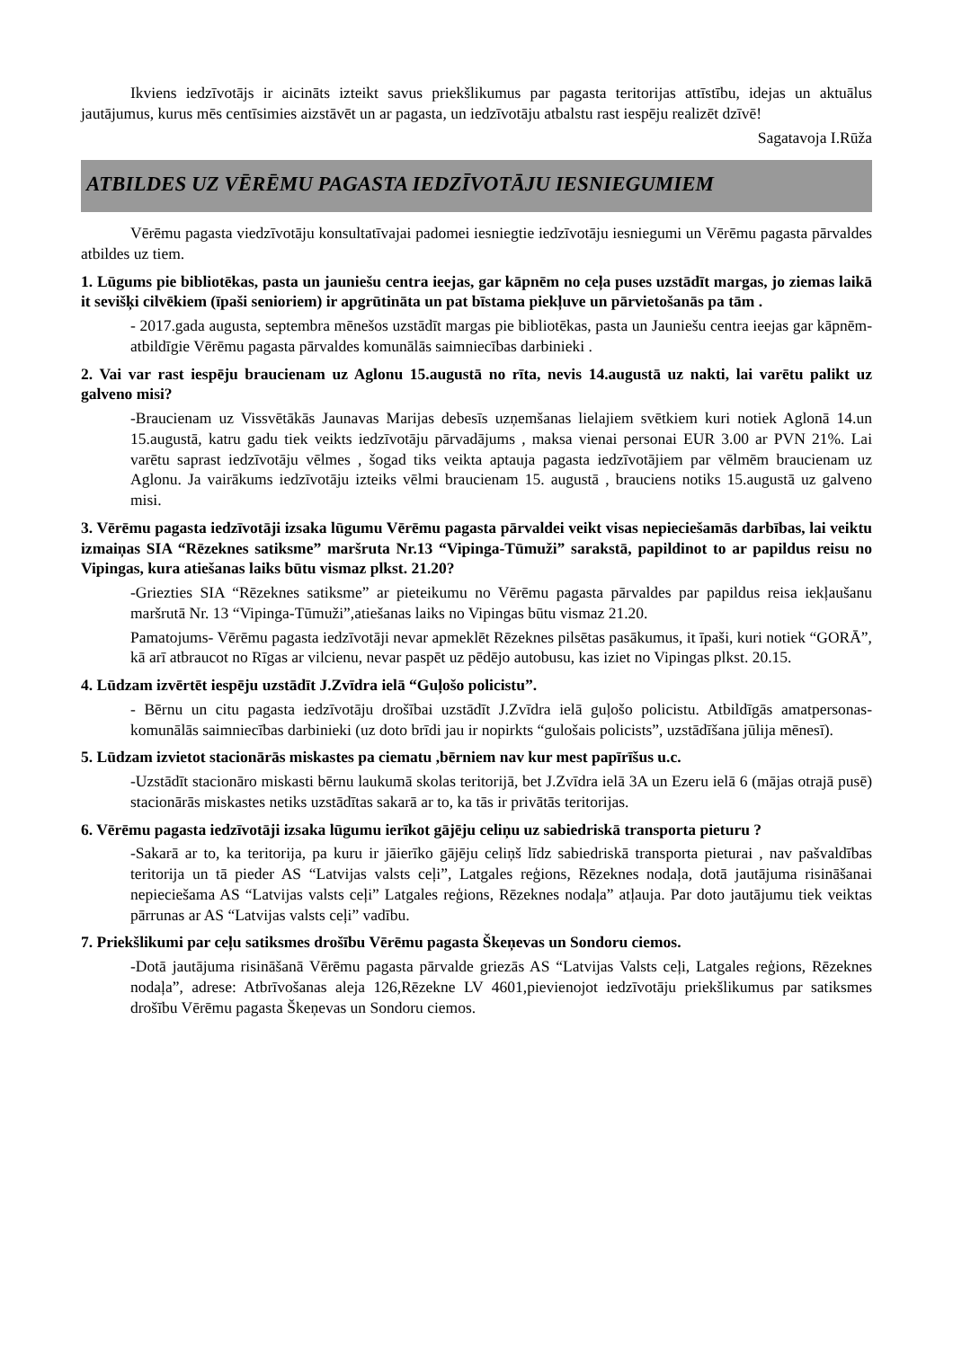Ikviens iedzīvotājs ir aicināts izteikt savus priekšlikumus par pagasta teritorijas attīstību, idejas un aktuālus jautājumus, kurus mēs centīsimies aizstāvēt un ar pagasta, un iedzīvotāju atbalstu rast iespēju realizēt dzīvē!
Sagatavoja I.Rūža
ATBILDES UZ VĒRĒMU PAGASTA IEDZĪVOTĀJU IESNIEGUMIEM
Vērēmu pagasta viedzīvotāju konsultatīvajai padomei iesniegtie iedzīvotāju iesniegumi un Vērēmu pagasta pārvaldes atbildes uz tiem.
1. Lūgums pie bibliotēkas, pasta un jauniešu centra ieejas, gar kāpnēm no ceļa puses uzstādīt margas, jo ziemas laikā it sevišķi cilvēkiem (īpaši senioriem) ir apgrūtināta un pat bīstama piekļuve un pārvietošanās pa tām .
- 2017.gada augusta, septembra mēnešos uzstādīt margas pie bibliotēkas, pasta un Jauniešu centra ieejas gar kāpnēm- atbildīgie Vērēmu pagasta pārvaldes komunālās saimniecības darbinieki .
2. Vai var rast iespēju braucienam uz Aglonu 15.augustā no rīta, nevis 14.augustā uz nakti, lai varētu palikt uz galveno misi?
-Braucienam uz Vissvētākās Jaunavas Marijas debesīs uzņemšanas lielajiem svētkiem kuri notiek Aglonā 14.un 15.augustā, katru gadu tiek veikts iedzīvotāju pārvadājums , maksa vienai personai EUR 3.00 ar PVN 21%. Lai varētu saprast iedzīvotāju vēlmes , šogad tiks veikta aptauja pagasta iedzīvotājiem par vēlmēm braucienam uz Aglonu. Ja vairākums iedzīvotāju izteiks vēlmi braucienam 15. augustā , brauciens notiks 15.augustā uz galveno misi.
3. Vērēmu pagasta iedzīvotāji izsaka lūgumu Vērēmu pagasta pārvaldei veikt visas nepieciešamās darbības, lai veiktu izmaiņas SIA “Rēzeknes satiksme” maršruta Nr.13 “Vipinga-Tūmuži” sarakstā, papildinot to ar papildus reisu no Vipingas, kura atiešanas laiks būtu vismaz plkst. 21.20?
-Griezties SIA “Rēzeknes satiksme” ar pieteikumu no Vērēmu pagasta pārvaldes par papildus reisa iekļaušanu maršrutā Nr. 13 “Vipinga-Tūmuži”,atiešanas laiks no Vipingas būtu vismaz 21.20.
Pamatojums- Vērēmu pagasta iedzīvotāji nevar apmeklēt Rēzeknes pilsētas pasākumus, it īpaši, kuri notiek “GORĀ”, kā arī atbraucot no Rīgas ar vilcienu, nevar paspēt uz pēdējo autobusu, kas iziet no Vipingas plkst. 20.15.
4. Lūdzam izvērtēt iespēju uzstādīt J.Zvīdra ielā “Guļošo policistu”.
- Bērnu un citu pagasta iedzīvotāju drošībai uzstādīt J.Zvīdra ielā guļošo policistu. Atbildīgās amatpersonas- komunālās saimniecības darbinieki (uz doto brīdi jau ir nopirkts “gulošais policists”, uzstādīšana jūlija mēnesī).
5. Lūdzam izvietot stacionārās miskastes pa ciematu ,bērniem nav kur mest papīrīšus u.c.
-Uzstādīt stacionāro miskasti bērnu laukumā skolas teritorijā, bet J.Zvīdra ielā 3A un Ezeru ielā 6 (mājas otrajā pusē) stacionārās miskastes netiks uzstādītas sakarā ar to, ka tās ir privātās teritorijas.
6. Vērēmu pagasta iedzīvotāji izsaka lūgumu ierīkot gājēju celiņu uz sabiedriskā transporta pieturu ?
-Sakarā ar to, ka teritorija, pa kuru ir jāierīko gājēju celiņš līdz sabiedriskā transporta pieturai , nav pašvaldības teritorija un tā pieder AS “Latvijas valsts ceļi”, Latgales reģions, Rēzeknes nodaļa, dotā jautājuma risināšanai nepieciešama AS “Latvijas valsts ceļi” Latgales reģions, Rēzeknes nodaļa” atļauja. Par doto jautājumu tiek veiktas pārrunas ar AS “Latvijas valsts ceļi” vadību.
7. Priekšlikumi par ceļu satiksmes drošību Vērēmu pagasta Škeņevas un Sondoru ciemos.
-Dotā jautājuma risināšanā Vērēmu pagasta pārvalde griezās AS “Latvijas Valsts ceļi, Latgales reģions, Rēzeknes nodaļa”, adrese: Atbrīvošanas aleja 126,Rēzekne LV 4601,pievienojot iedzīvotāju priekšlikumus par satiksmes drošību Vērēmu pagasta Škeņevas un Sondoru ciemos.